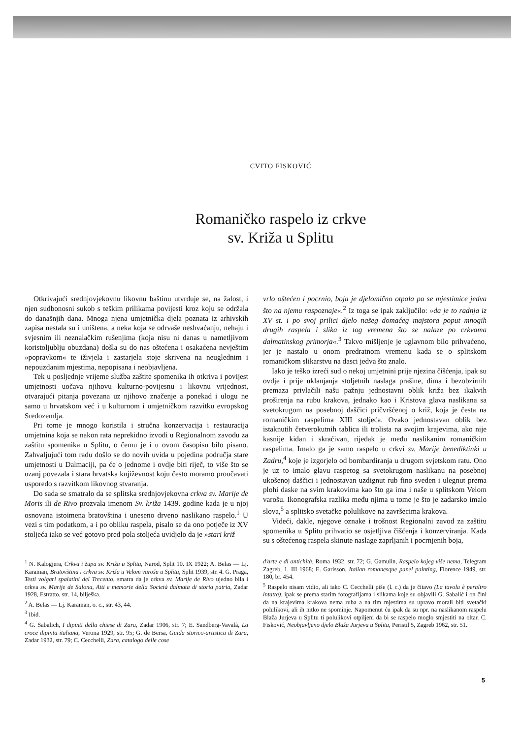CVITO FISKOVIĆ
Romaničko raspelo iz crkve
sv. Križa u Splitu
Otkrivajući srednjovjekovnu likovnu baštinu utvrđuje se, na žalost, i njen sudbonosni sukob s teškim prilikama povijesti kroz koju se održala do današnjih dana. Mnoga njena umjetnička djela poznata iz arhivskih zapisa nestala su i uništena, a neka koja se odrvaše neshvaćanju, nehaju i svjesnim ili neznalačkim rušenjima (koja nisu ni danas u nametljivom koristoljublju obuzdana) došla su do nas oštećena i osakaćena nevještim »popravkom« te iživjela i zastarjela stoje skrivena na neuglednim i nepouzdanim mjestima, nepopisana i neobjavljena.
Tek u posljednje vrijeme služba zaštite spomenika ih otkriva i povijest umjetnosti uočava njihovu kulturno-povijesnu i likovnu vrijednost, otvarajući pitanja povezana uz njihovo značenje a ponekad i ulogu ne samo u hrvatskom već i u kulturnom i umjetničkom razvitku evropskog Sredozemlja.
Pri tome je mnogo koristila i stručna konzervacija i restauracija umjetnina koja se nakon rata neprekidno izvodi u Regionalnom zavodu za zaštitu spomenika u Splitu, o čemu je i u ovom časopisu bilo pisano. Zahvaljujući tom radu došlo se do novih uvida u pojedina područja stare umjetnosti u Dalmaciji, pa će o jednome i ovdje biti riječ, to više što se uzanj povezala i stara hrvatska književnost koju često moramo proučavati usporedo s razvitkom likovnog stvaranja.
Do sada se smatralo da se splitska srednjovjekovna crkva sv. Marije de Moris ili de Rivo prozvala imenom Sv. križa 1439. godine kada je u njoj osnovana istoimena bratovština i uneseno drveno naslikano raspelo.<sup>1</sup> U vezi s tim podatkom, a i po obliku raspela, pisalo se da ono potječe iz XV stoljeća iako se već gotovo pred pola stoljeća uvidjelo da je »stari križ
vrlo oštećen i pocrnio, boja je djelomično otpala pa se mjestimice jedva što na njemu raspoznaje«.<sup>2</sup> Iz toga se ipak zaključilo: »da je to radnja iz XV st. i po svoj prilici djelo našeg domaćeg majstora poput mnogih drugih raspela i slika iz tog vremena što se nalaze po crkvama dalmatinskog primorja«.<sup>3</sup> Takvo mišljenje je uglavnom bilo prihvaćeno, jer je nastalo u onom predratnom vremenu kada se o splitskom romaničkom slikarstvu na dasci jedva što znalo.
Iako je teško izreći sud o nekoj umjetnini prije njezina čišćenja, ipak su ovdje i prije uklanjanja stoljetnih naslaga prašine, dima i bezobzirnih premaza privlačili našu pažnju jednostavni oblik križa bez ikakvih proširenja na rubu krakova, jednako kao i Kristova glava naslikana sa svetokrugom na posebnoj daščici pričvršćenoj o križ, koja je česta na romaničkim raspelima XIII stoljeća. Ovako jednostavan oblik bez istaknutih četverokutnih tablica ili trolista na svojim krajevima, ako nije kasnije kidan i skraćivan, rijedak je među naslikanim romaničkim raspelima. Imalo ga je samo raspelo u crkvi sv. Marije benediktinki u Zadru,<sup>4</sup> koje je izgorjelo od bombardiranja u drugom svjetskom ratu. Ono je uz to imalo glavu raspetog sa svetokrugom naslikanu na posebnoj ukošenoj daščici i jednostavan uzdignut rub fino sveden i ulegnut prema plohi daske na svim krakovima kao što ga ima i naše u splitskom Velom varošu. Ikonografska razlika među njima u tome je što je zadarsko imalo slova,<sup>5</sup> a splitsko svetačke polulikove na završecima krakova.
Videći, dakle, njegove oznake i trošnost Regionalni zavod za zaštitu spomenika u Splitu prihvatio se osjetljiva čišćenja i konzerviranja. Kada su s oštećenog raspela skinute naslage zaprljanih i pocrnjenih boja,
<sup>1</sup> N. Kalogjera, Crkva i župa sv. Križa u Splitu, Narod, Split 10. IX 1922; A. Belas — Lj. Karaman, Bratovština i crkva sv. Križa u Velom varošu u Splitu, Split 1939, str. 4. G. Praga, Testi volgari spalatini del Trecento, smatra da je crkva sv. Marije de Rivo ujedno bila i crkva sv. Marije de Salona, Atti e memorie della Società dalmata di storia patria, Zadar 1928, Estratto, str. 14, bilješka.
<sup>2</sup> A. Belas — Lj. Karaman, o. c., str. 43, 44.
<sup>3</sup> Ibid.
<sup>4</sup> G. Sabalich, I dipinti della chiese di Zara, Zadar 1906, str. 7; E. Sandberg-Vavalà, La croce dipinta italiana, Verona 1929, str. 95; G. de Bersa, Guida storico-artistica di Zara, Zadar 1932, str. 79; C. Cecchelli, Zara, catalogo delle cose
d'arte e di antichità, Roma 1932, str. 72; G. Gamulin, Raspelo kojeg više nema, Telegram Zagreb, 1. III 1968; E. Garisson, Italian romanesque panel painting, Florence 1949, str. 180, br. 454.
<sup>5</sup> Raspelo nisam vidio, ali iako C. Cecchelli piše (l. c.) da je čitavo (La tavola è peraltro intatta), ipak se prema starim fotografijama i slikama koje su objavili G. Sabalić i on čini da na krajevima krakova nema ruba a na tim mjestima su upravo morali biti svetački polulikovi, ali ih nitko ne spominje. Napomenut ću ipak da su npr. na naslikanom raspelu Blaža Jurjeva u Splitu ti polulikovi otpiljeni da bi se raspelo moglo smjestiti na oltar. C. Fisković, Neobjavljeno djelo Blaža Jurjeva u Splitu, Peristil 5, Zagreb 1962, str. 51.
5